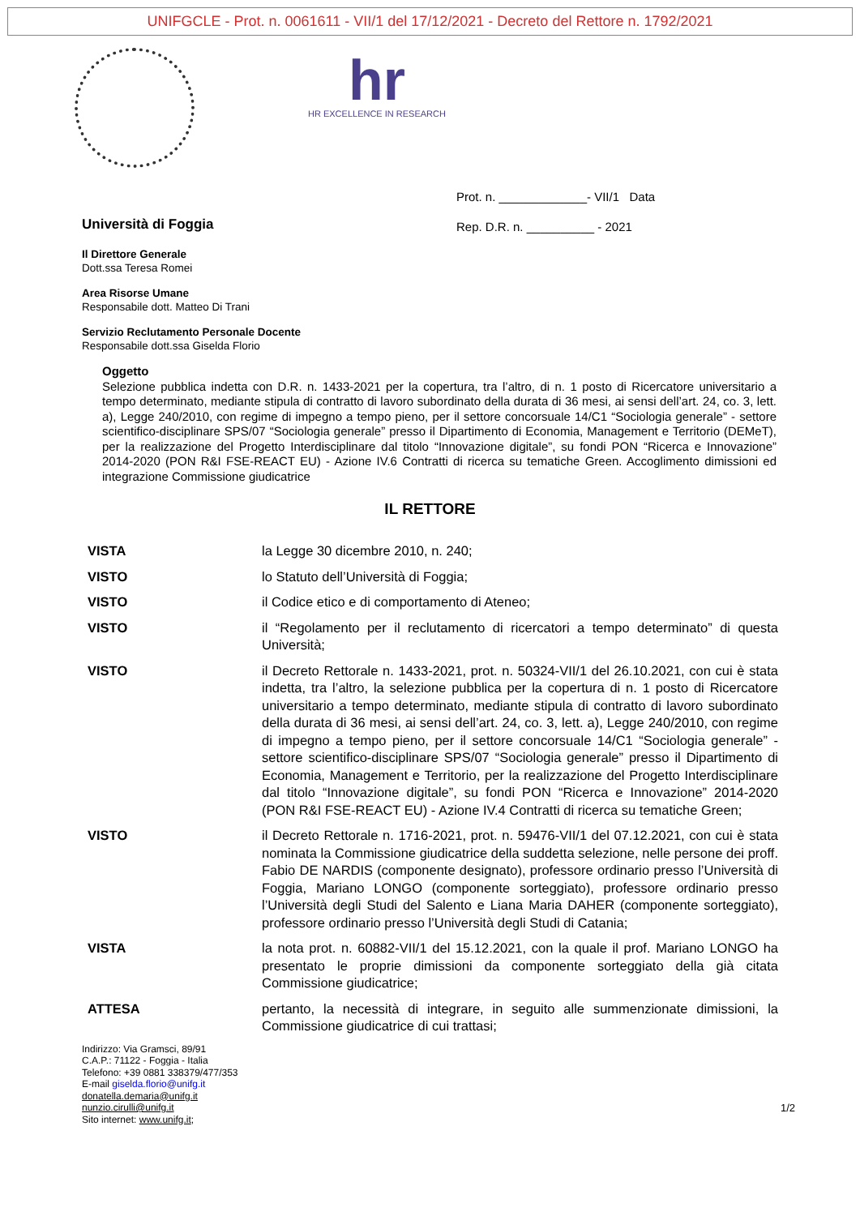UNIFGCLE - Prot. n. 0061611 - VII/1 del 17/12/2021 - Decreto del Rettore n. 1792/2021
hr
HR EXCELLENCE IN RESEARCH
Prot. n. _____________- VII/1 Data
Rep. D.R. n. __________ - 2021
Università di Foggia
Il Direttore Generale
Dott.ssa Teresa Romei
Area Risorse Umane
Responsabile dott. Matteo Di Trani
Servizio Reclutamento Personale Docente
Responsabile dott.ssa Giselda Florio
Oggetto
Selezione pubblica indetta con D.R. n. 1433-2021 per la copertura, tra l’altro, di n. 1 posto di Ricercatore universitario a tempo determinato, mediante stipula di contratto di lavoro subordinato della durata di 36 mesi, ai sensi dell’art. 24, co. 3, lett. a), Legge 240/2010, con regime di impegno a tempo pieno, per il settore concorsuale 14/C1 “Sociologia generale” - settore scientifico-disciplinare SPS/07 “Sociologia generale” presso il Dipartimento di Economia, Management e Territorio (DEMeT), per la realizzazione del Progetto Interdisciplinare dal titolo “Innovazione digitale”, su fondi PON “Ricerca e Innovazione” 2014-2020 (PON R&I FSE-REACT EU) - Azione IV.6 Contratti di ricerca su tematiche Green. Accoglimento dimissioni ed integrazione Commissione giudicatrice
IL RETTORE
| VISTA | la Legge 30 dicembre 2010, n. 240; |
| VISTO | lo Statuto dell’Università di Foggia; |
| VISTO | il Codice etico e di comportamento di Ateneo; |
| VISTO | il “Regolamento per il reclutamento di ricercatori a tempo determinato” di questa Università; |
| VISTO | il Decreto Rettorale n. 1433-2021, prot. n. 50324-VII/1 del 26.10.2021, con cui è stata indetta, tra l’altro, la selezione pubblica per la copertura di n. 1 posto di Ricercatore universitario a tempo determinato, mediante stipula di contratto di lavoro subordinato della durata di 36 mesi, ai sensi dell’art. 24, co. 3, lett. a), Legge 240/2010, con regime di impegno a tempo pieno, per il settore concorsuale 14/C1 “Sociologia generale” - settore scientifico-disciplinare SPS/07 “Sociologia generale” presso il Dipartimento di Economia, Management e Territorio, per la realizzazione del Progetto Interdisciplinare dal titolo “Innovazione digitale”, su fondi PON “Ricerca e Innovazione” 2014-2020 (PON R&I FSE-REACT EU) - Azione IV.4 Contratti di ricerca su tematiche Green; |
| VISTO | il Decreto Rettorale n. 1716-2021, prot. n. 59476-VII/1 del 07.12.2021, con cui è stata nominata la Commissione giudicatrice della suddetta selezione, nelle persone dei proff. Fabio DE NARDIS (componente designato), professore ordinario presso l’Università di Foggia, Mariano LONGO (componente sorteggiato), professore ordinario presso l’Università degli Studi del Salento e Liana Maria DAHER (componente sorteggiato), professore ordinario presso l’Università degli Studi di Catania; |
| VISTA | la nota prot. n. 60882-VII/1 del 15.12.2021, con la quale il prof. Mariano LONGO ha presentato le proprie dimissioni da componente sorteggiato della già citata Commissione giudicatrice; |
| ATTESA | pertanto, la necessità di integrare, in seguito alle summenzionate dimissioni, la Commissione giudicatrice di cui trattasi; |
Indirizzo: Via Gramsci, 89/91
C.A.P.: 71122 - Foggia - Italia
Telefono: +39 0881 338379/477/353
E-mail giselda.florio@unifg.it
donatella.demaria@unifg.it
nunzio.cirulli@unifg.it
Sito internet: www.unifg.it;
1/2